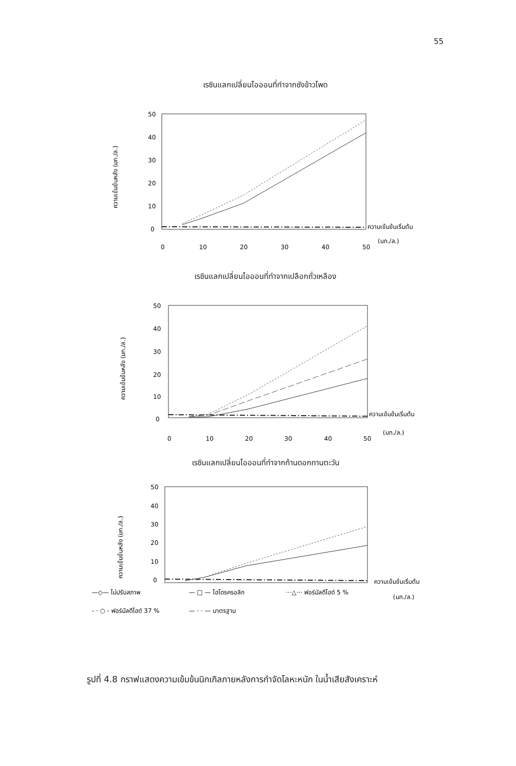55
เรซินแลกเปลี่ยนไอออนที่ทำจากซังข้าวโพด
ความเข้มข้นหลัง (มก./ล.)
50
40
30
20
10
0
ความเข้มข้นเริ่มต้น
(มก./ล.)
0
10
20
30
40
50
เรซินแลกเปลี่ยนไอออนที่ทำจากเปลือกถั่วเหลือง
ความเข้มข้นหลัง (มก./ล.)
50
40
30
20
10
0
ความเข้มข้นเริ่มต้น
(มก./ล.)
0
10
20
30
40
50
เรซินแลกเปลี่ยนไอออนที่ทำจากก้านดอกทานตะวัน
ความเข้มข้นหลัง (มก./ล.)
50
40
30
20
10
0
ความเข้มข้นเริ่มต้น
(มก./ล.)
—◇— ไม่ปรับสภาพ
— □ — ไฮโดรครอลิก
···△··· ฟอร์มัลดีไฮด์ 5 %
- · ○ - ฟอร์มัลดีไฮด์ 37 %
— · · — มาตรฐาน
รูปที่ 4.8 กราฟแสดงความเข้มข้นนิกเกิลภายหลังการกำจัดโลหะหนัก ในน้ำเสียสังเคราะห์